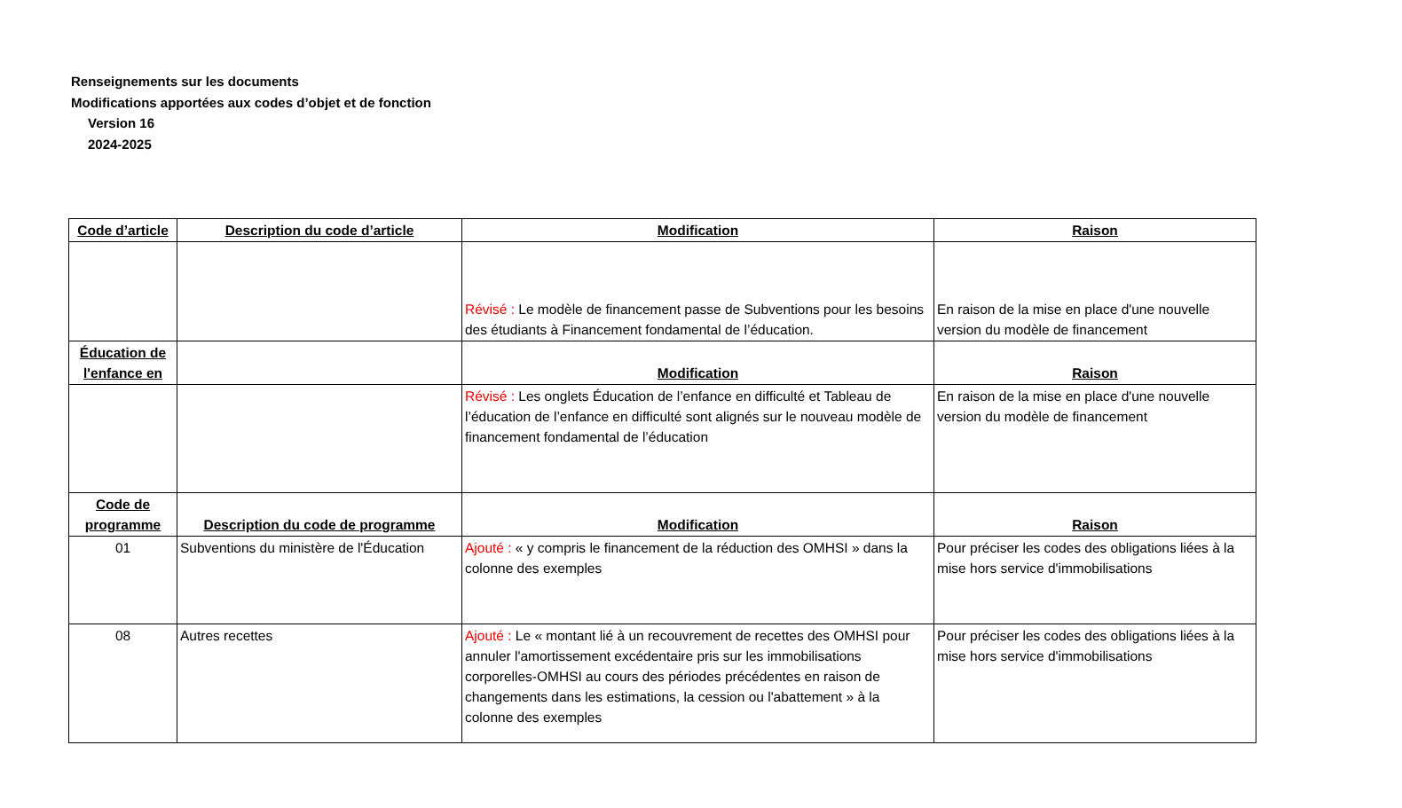Renseignements sur les documents
Modifications apportées aux codes d’objet et de fonction
Version 16
2024-2025
| Code d’article | Description du code d’article | Modification | Raison |
| --- | --- | --- | --- |
| | | Révisé : Le modèle de financement passe de Subventions pour les besoins des étudiants à Financement fondamental de l’éducation. | En raison de la mise en place d'une nouvelle version du modèle de financement |
| Éducation de l'enfance en | | Modification | Raison |
| | | Révisé : Les onglets Éducation de l’enfance en difficulté et Tableau de l’éducation de l’enfance en difficulté sont alignés sur le nouveau modèle de financement fondamental de l’éducation | En raison de la mise en place d'une nouvelle version du modèle de financement |
| Code de programme | Description du code de programme | Modification | Raison |
| 01 | Subventions du ministère de l'Éducation | Ajouté : « y compris le financement de la réduction des OMHSI » dans la colonne des exemples | Pour préciser les codes des obligations liées à la mise hors service d'immobilisations |
| 08 | Autres recettes | Ajouté : Le « montant lié à un recouvrement de recettes des OMHSI pour annuler l'amortissement excédentaire pris sur les immobilisations corporelles-OMHSI au cours des périodes précédentes en raison de changements dans les estimations, la cession ou l'abattement » à la colonne des exemples | Pour préciser les codes des obligations liées à la mise hors service d'immobilisations |